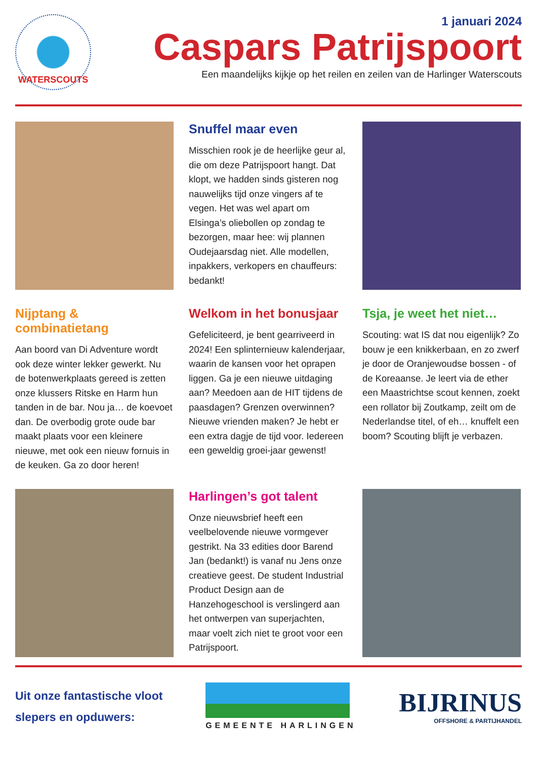WATERSCOUTS
1 januari 2024
Caspars Patrijspoort
Een maandelijks kijkje op het reilen en zeilen van de Harlinger Waterscouts
Snuffel maar even
Misschien rook je de heerlijke geur al, die om deze Patrijspoort hangt. Dat klopt, we hadden sinds gisteren nog nauwelijks tijd onze vingers af te vegen. Het was wel apart om Elsinga’s oliebollen op zondag te bezorgen, maar hee: wij plannen Oudejaarsdag niet. Alle modellen, inpakkers, verkopers en chauffeurs: bedankt!
Nijptang & combinatietang
Aan boord van Di Adventure wordt ook deze winter lekker gewerkt. Nu de botenwerkplaats gereed is zetten onze klussers Ritske en Harm hun tanden in de bar. Nou ja… de koevoet dan. De overbodig grote oude bar maakt plaats voor een kleinere nieuwe, met ook een nieuw fornuis in de keuken. Ga zo door heren!
Welkom in het bonusjaar
Gefeliciteerd, je bent gearriveerd in 2024! Een splinternieuw kalenderjaar, waarin de kansen voor het oprapen liggen. Ga je een nieuwe uitdaging aan? Meedoen aan de HIT tijdens de paasdagen? Grenzen overwinnen? Nieuwe vrienden maken? Je hebt er een extra dagje de tijd voor. Iedereen een geweldig groei-jaar gewenst!
Tsja, je weet het niet…
Scouting: wat IS dat nou eigenlijk? Zo bouw je een knikkerbaan, en zo zwerf je door de Oranjewoudse bossen - of de Koreaanse. Je leert via de ether een Maastrichtse scout kennen, zoekt een rollator bij Zoutkamp, zeilt om de Nederlandse titel, of eh… knuffelt een boom? Scouting blijft je verbazen.
Harlingen’s got talent
Onze nieuwsbrief heeft een veelbelovende nieuwe vormgever gestrikt. Na 33 edities door Barend Jan (bedankt!) is vanaf nu Jens onze creatieve geest. De student Industrial Product Design aan de Hanzehogeschool is verslingerd aan het ontwerpen van superjachten, maar voelt zich niet te groot voor een Patrijspoort.
Uit onze fantastische vloot
slepers en opduwers:
GEMEENTE HARLINGEN
BIJRINUS
OFFSHORE & PARTIJHANDEL